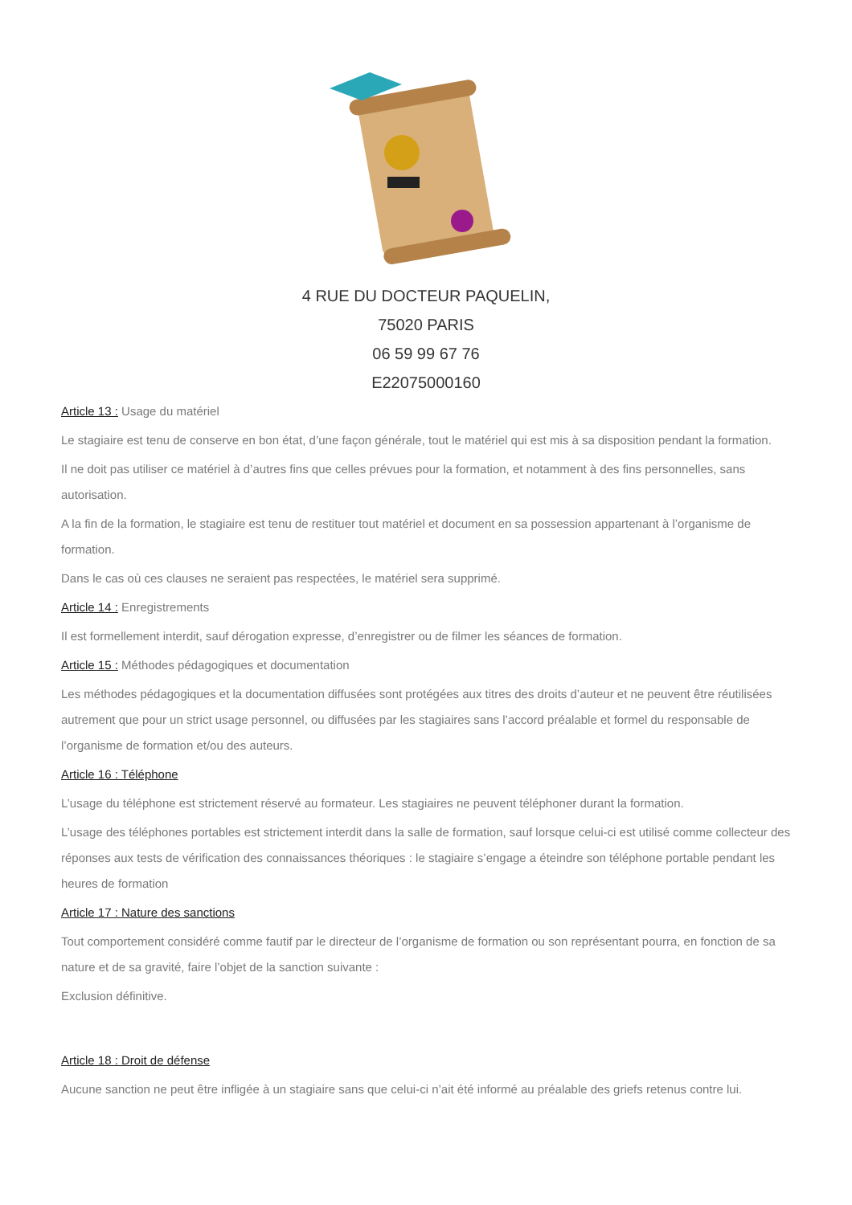4 RUE DU DOCTEUR PAQUELIN,
75020 PARIS
06 59 99 67 76
E22075000160
Article 13 : Usage du matériel
Le stagiaire est tenu de conserve en bon état, d’une façon générale, tout le matériel qui est mis à sa disposition pendant la formation.
Il ne doit pas utiliser ce matériel à d’autres fins que celles prévues pour la formation, et notamment à des fins personnelles, sans autorisation.
A la fin de la formation, le stagiaire est tenu de restituer tout matériel et document en sa possession appartenant à l’organisme de formation.
Dans le cas où ces clauses ne seraient pas respectées, le matériel sera supprimé.
Article 14 : Enregistrements
Il est formellement interdit, sauf dérogation expresse, d’enregistrer ou de filmer les séances de formation.
Article 15 : Méthodes pédagogiques et documentation
Les méthodes pédagogiques et la documentation diffusées sont protégées aux titres des droits d’auteur et ne peuvent être réutilisées autrement que pour un strict usage personnel, ou diffusées par les stagiaires sans l’accord préalable et formel du responsable de l’organisme de formation et/ou des auteurs.
Article 16 : Téléphone
L’usage du téléphone est strictement réservé au formateur. Les stagiaires ne peuvent téléphoner durant la formation.
L’usage des téléphones portables est strictement interdit dans la salle de formation, sauf lorsque celui-ci est utilisé comme collecteur des réponses aux tests de vérification des connaissances théoriques : le stagiaire s’engage a éteindre son téléphone portable pendant les heures de formation
Article 17 : Nature des sanctions
Tout comportement considéré comme fautif par le directeur de l’organisme de formation ou son représentant pourra, en fonction de sa nature et de sa gravité, faire l’objet de la sanction suivante :
Exclusion définitive.
Article 18 : Droit de défense
Aucune sanction ne peut être infligée à un stagiaire sans que celui-ci n’ait été informé au préalable des griefs retenus contre lui.